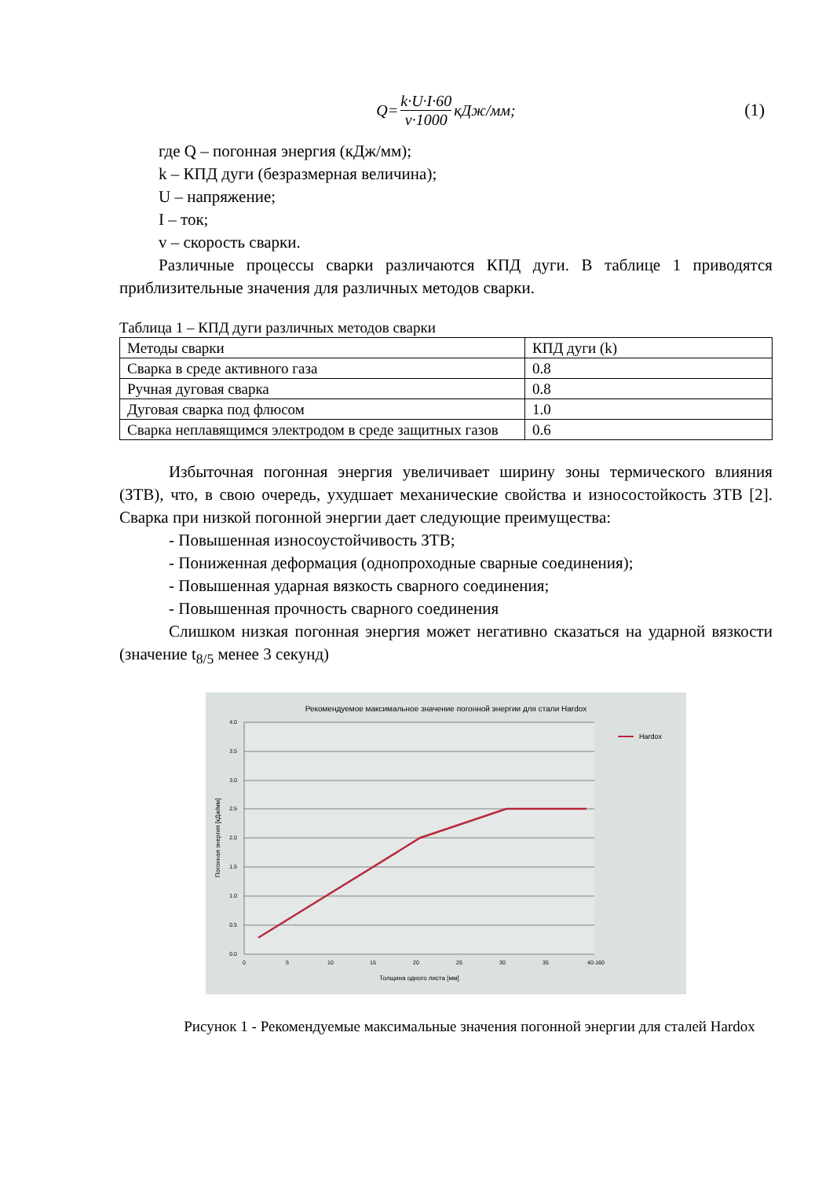Q= k·U·I·60 v·1000 кДж/мм; (1)
где Q – погонная энергия (кДж/мм);
k – КПД дуги (безразмерная величина);
U – напряжение;
I – ток;
v – скорость сварки.
Различные процессы сварки различаются КПД дуги. В таблице 1 приводятся приблизительные значения для различных методов сварки.
Таблица 1 – КПД дуги различных методов сварки
| Методы сварки | КПД дуги (k) |
| Сварка в среде активного газа | 0.8 |
| Ручная дуговая сварка | 0.8 |
| Дуговая сварка под флюсом | 1.0 |
| Сварка неплавящимся электродом в среде защитных газов | 0.6 |
Избыточная погонная энергия увеличивает ширину зоны термического влияния (ЗТВ), что, в свою очередь, ухудшает механические свойства и износостойкость ЗТВ [2]. Сварка при низкой погонной энергии дает следующие преимущества:
- Повышенная износоустойчивость ЗТВ;
- Пониженная деформация (однопроходные сварные соединения);
- Повышенная ударная вязкость сварного соединения;
- Повышенная прочность сварного соединения
Слишком низкая погонная энергия может негативно сказаться на ударной вязкости (значение t<sub>8/5</sub> менее 3 секунд)
Рекомендуемое максимальное значение погонной энергии для стали Hardox
4.0
3.5
3.0
2.5
2.0
1.5
1.0
0.5
0.0
0
5
10
15
20
25
30
35
40-160
Толщина одного листа [мм]
Погонная энергия [кДж/мм]
Hardox
Рисунок 1 - Рекомендуемые максимальные значения погонной энергии для сталей Hardox